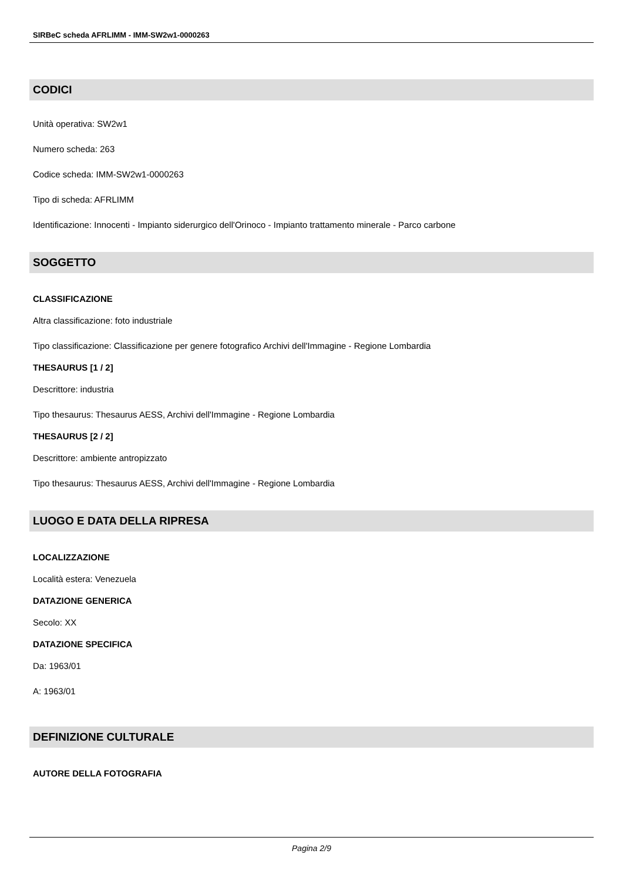SIRBeC scheda AFRLIMM - IMM-SW2w1-0000263
CODICI
Unità operativa: SW2w1
Numero scheda: 263
Codice scheda: IMM-SW2w1-0000263
Tipo di scheda: AFRLIMM
Identificazione: Innocenti - Impianto siderurgico dell'Orinoco - Impianto trattamento minerale - Parco carbone
SOGGETTO
CLASSIFICAZIONE
Altra classificazione: foto industriale
Tipo classificazione: Classificazione per genere fotografico Archivi dell'Immagine - Regione Lombardia
THESAURUS [1 / 2]
Descrittore: industria
Tipo thesaurus: Thesaurus AESS, Archivi dell'Immagine - Regione Lombardia
THESAURUS [2 / 2]
Descrittore: ambiente antropizzato
Tipo thesaurus: Thesaurus AESS, Archivi dell'Immagine - Regione Lombardia
LUOGO E DATA DELLA RIPRESA
LOCALIZZAZIONE
Località estera: Venezuela
DATAZIONE GENERICA
Secolo: XX
DATAZIONE SPECIFICA
Da: 1963/01
A: 1963/01
DEFINIZIONE CULTURALE
AUTORE DELLA FOTOGRAFIA
Pagina 2/9